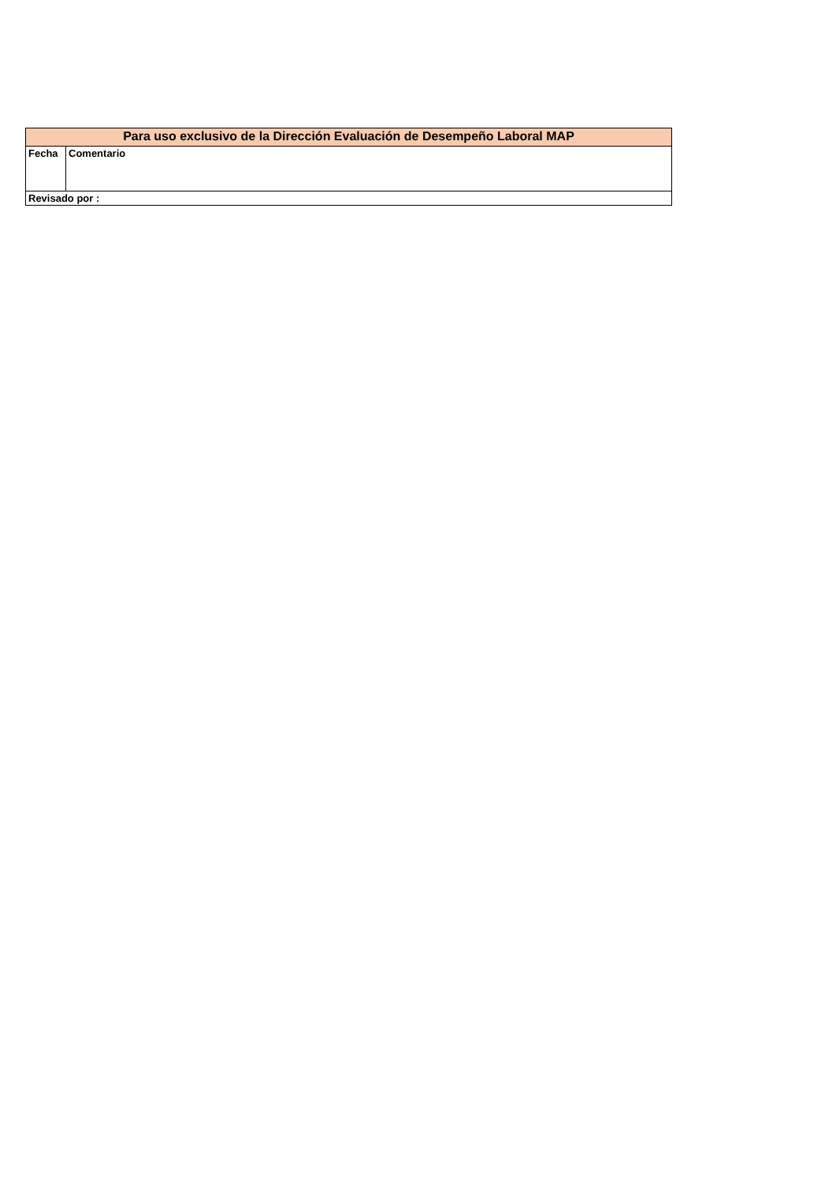| Para uso exclusivo de la Dirección Evaluación de Desempeño Laboral MAP | |
| --- | --- |
| Fecha | Comentario |
| Revisado por : | |